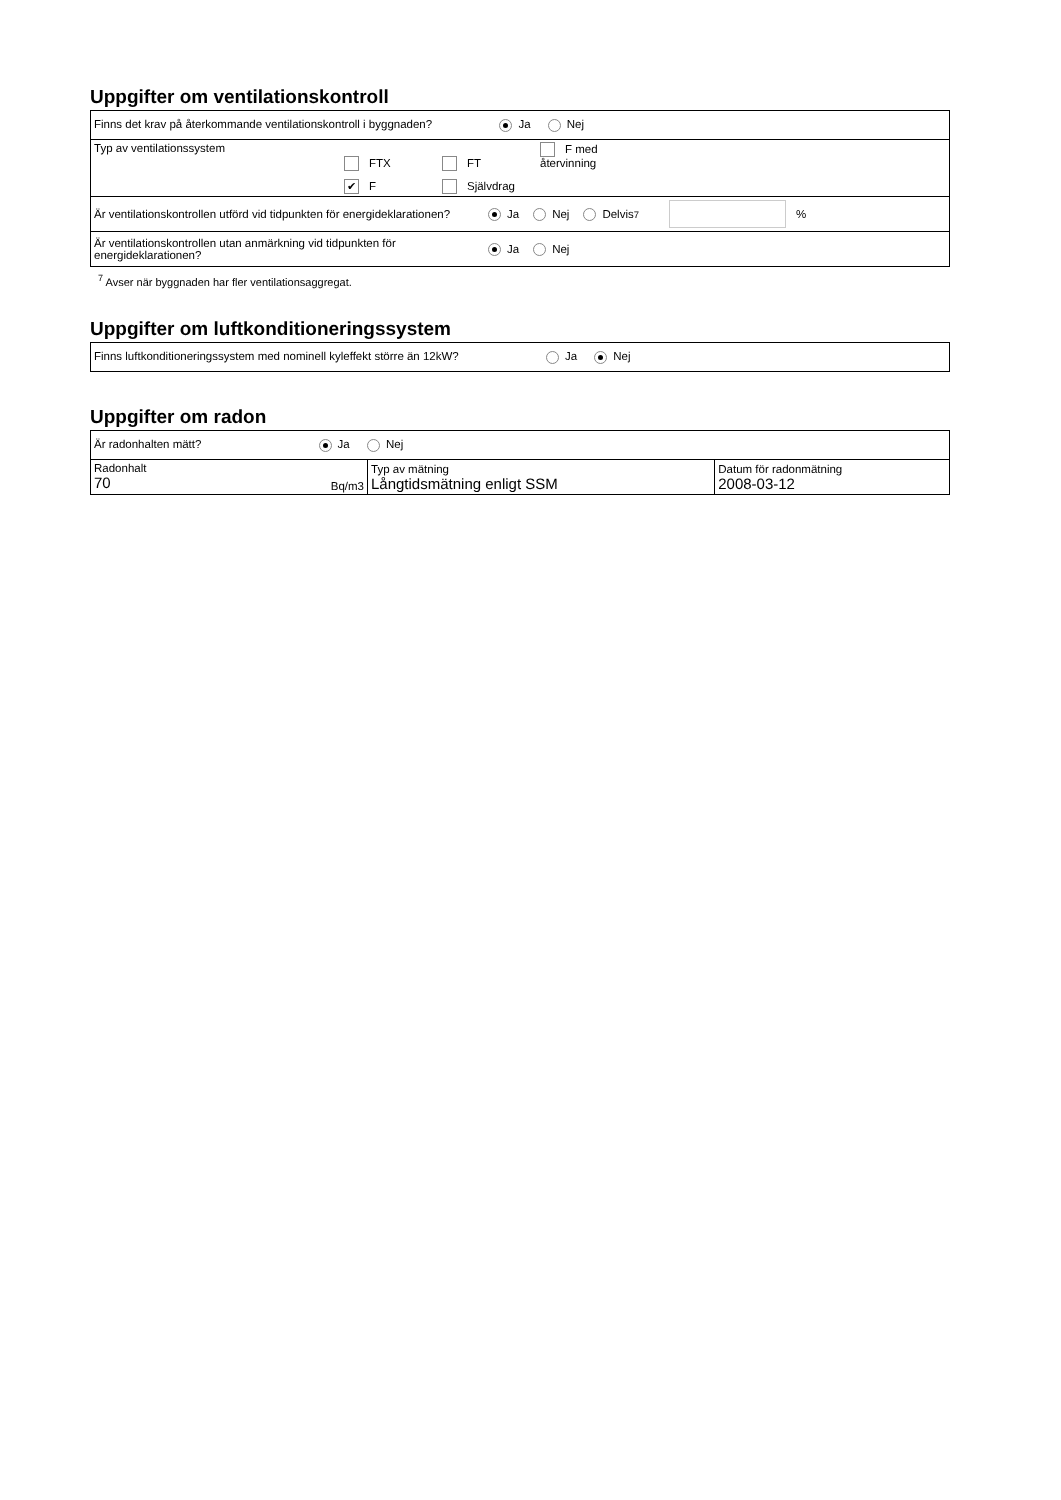Uppgifter om ventilationskontroll
| Finns det krav på återkommande ventilationskontroll i byggnaden? Ja Nej |
| Typ av ventilationssystem FTX FT F med återvinning ✔ F Självdrag |
| Är ventilationskontrollen utförd vid tidpunkten för energideklarationen? Ja Nej Delvis <sup>7</sup> % |
| Är ventilationskontrollen utan anmärkning vid tidpunkten för energideklarationen? Ja Nej |
<sup>7</sup> Avser när byggnaden har fler ventilationsaggregat.
Uppgifter om luftkonditioneringssystem
| Finns luftkonditioneringssystem med nominell kyleffekt större än 12kW? Ja Nej |
Uppgifter om radon
| Är radonhalten mätt? Ja Nej | | |
| Radonhalt 70 Bq/m3 | Typ av mätning Långtidsmätning enligt SSM | Datum för radonmätning 2008-03-12 |